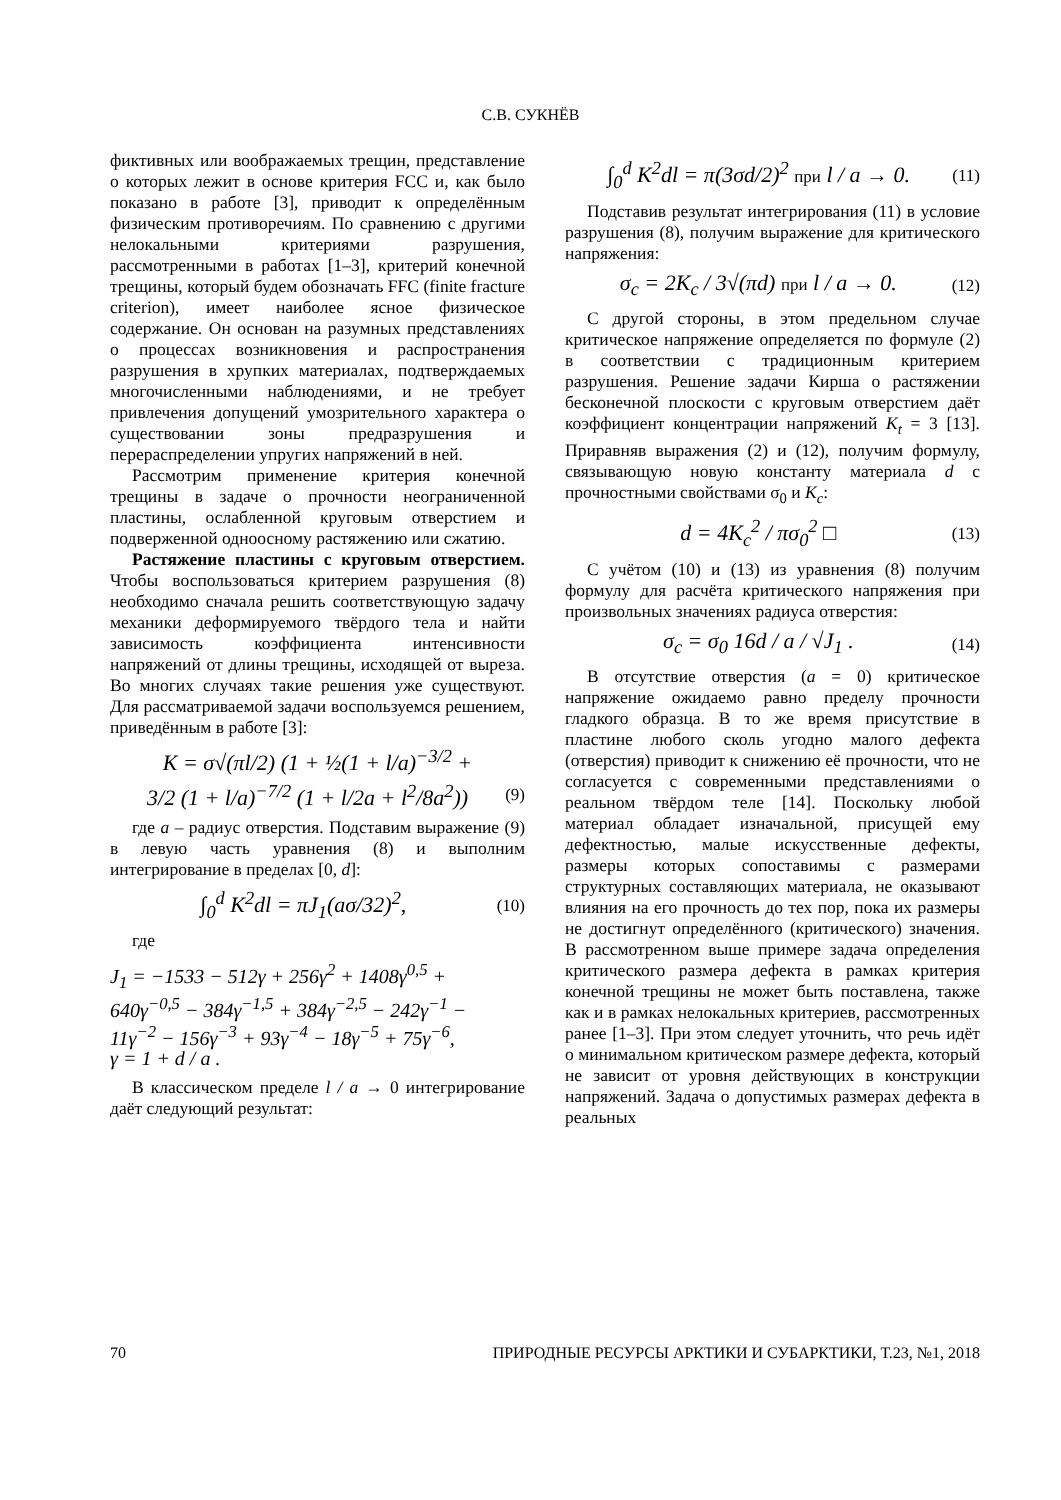С.В. СУКНЁВ
фиктивных или воображаемых трещин, представление о которых лежит в основе критерия FCC и, как было показано в работе [3], приводит к определённым физическим противоречиям. По сравнению с другими нелокальными критериями разрушения, рассмотренными в работах [1–3], критерий конечной трещины, который будем обозначать FFC (finite fracture criterion), имеет наиболее ясное физическое содержание. Он основан на разумных представлениях о процессах возникновения и распространения разрушения в хрупких материалах, подтверждаемых многочисленными наблюдениями, и не требует привлечения допущений умозрительного характера о существовании зоны предразрушения и перераспределении упругих напряжений в ней.
Рассмотрим применение критерия конечной трещины в задаче о прочности неограниченной пластины, ослабленной круговым отверстием и подверженной одноосному растяжению или сжатию.
Растяжение пластины с круговым отверстием. Чтобы воспользоваться критерием разрушения (8) необходимо сначала решить соответствующую задачу механики деформируемого твёрдого тела и найти зависимость коэффициента интенсивности напряжений от длины трещины, исходящей от выреза. Во многих случаях такие решения уже существуют. Для рассматриваемой задачи воспользуемся решением, приведённым в работе [3]:
K = σ√(πl/2) (1 + ½(1 + l/a)<sup>−3/2</sup> +
3/2 (1 + l/a)<sup>−7/2</sup> (1 + l/2a + l<sup>2</sup>/8a<sup>2</sup>)) (9)
где a – радиус отверстия. Подставим выражение (9) в левую часть уравнения (8) и выполним интегрирование в пределах [0, d]:
∫<sub>0</sub><sup>d</sup> K<sup>2</sup>dl = πJ<sub>1</sub>(aσ/32)<sup>2</sup>, (10)
где
J<sub>1</sub> = −1533 − 512γ + 256γ<sup>2</sup> + 1408γ<sup>0,5</sup> +
640γ<sup>−0,5</sup> − 384γ<sup>−1,5</sup> + 384γ<sup>−2,5</sup> − 242γ<sup>−1</sup> −
11γ<sup>−2</sup> − 156γ<sup>−3</sup> + 93γ<sup>−4</sup> − 18γ<sup>−5</sup> + 75γ<sup>−6</sup>,
γ = 1 + d / a .
В классическом пределе l / a → 0 интегрирование даёт следующий результат:
∫<sub>0</sub><sup>d</sup> K<sup>2</sup>dl = π(3σd/2)<sup>2</sup> при l / a → 0. (11)
Подставив результат интегрирования (11) в условие разрушения (8), получим выражение для критического напряжения:
σ<sub>c</sub> = 2K<sub>c</sub> / 3√(πd) при l / a → 0. (12)
С другой стороны, в этом предельном случае критическое напряжение определяется по формуле (2) в соответствии с традиционным критерием разрушения. Решение задачи Кирша о растяжении бесконечной плоскости с круговым отверстием даёт коэффициент концентрации напряжений K<sub>t</sub> = 3 [13]. Приравняв выражения (2) и (12), получим формулу, связывающую новую константу материала d с прочностными свойствами σ<sub>0</sub> и K<sub>c</sub>:
d = 4K<sub>c</sub><sup>2</sup> / πσ<sub>0</sub><sup>2</sup> □ (13)
С учётом (10) и (13) из уравнения (8) получим формулу для расчёта критического напряжения при произвольных значениях радиуса отверстия:
σ<sub>c</sub> = σ<sub>0</sub> 16d / a / √J<sub>1</sub> . (14)
В отсутствие отверстия (a = 0) критическое напряжение ожидаемо равно пределу прочности гладкого образца. В то же время присутствие в пластине любого сколь угодно малого дефекта (отверстия) приводит к снижению её прочности, что не согласуется с современными представлениями о реальном твёрдом теле [14]. Поскольку любой материал обладает изначальной, присущей ему дефектностью, малые искусственные дефекты, размеры которых сопоставимы с размерами структурных составляющих материала, не оказывают влияния на его прочность до тех пор, пока их размеры не достигнут определённого (критического) значения. В рассмотренном выше примере задача определения критического размера дефекта в рамках критерия конечной трещины не может быть поставлена, также как и в рамках нелокальных критериев, рассмотренных ранее [1–3]. При этом следует уточнить, что речь идёт о минимальном критическом размере дефекта, который не зависит от уровня действующих в конструкции напряжений. Задача о допустимых размерах дефекта в реальных
70 ПРИРОДНЫЕ РЕСУРСЫ АРКТИКИ И СУБАРКТИКИ, Т.23, №1, 2018